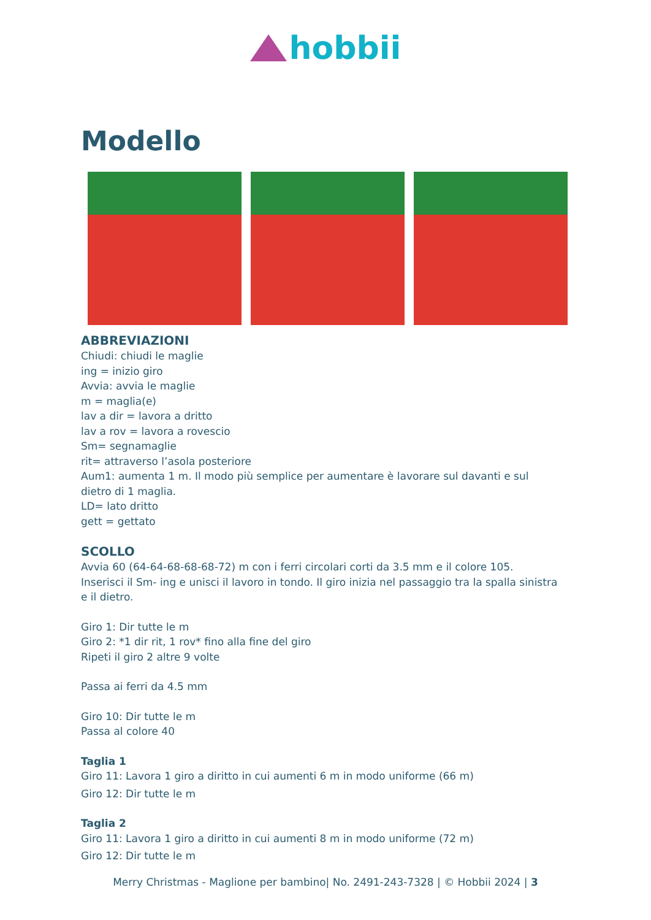hobbii
Modello
ABBREVIAZIONI
Chiudi: chiudi le maglie
ing = inizio giro
Avvia: avvia le maglie
m = maglia(e)
lav a dir = lavora a dritto
lav a rov = lavora a rovescio
Sm= segnamaglie
rit= attraverso l’asola posteriore
Aum1: aumenta 1 m. Il modo più semplice per aumentare è lavorare sul davanti e sul dietro di 1 maglia.
LD= lato dritto
gett = gettato
SCOLLO
Avvia 60 (64-64-68-68-68-72) m con i ferri circolari corti da 3.5 mm e il colore 105.
Inserisci il Sm- ing e unisci il lavoro in tondo. Il giro inizia nel passaggio tra la spalla sinistra e il dietro.
Giro 1: Dir tutte le m
Giro 2: *1 dir rit, 1 rov* fino alla fine del giro
Ripeti il giro 2 altre 9 volte
Passa ai ferri da 4.5 mm
Giro 10: Dir tutte le m
Passa al colore 40
Taglia 1
Giro 11: Lavora 1 giro a diritto in cui aumenti 6 m in modo uniforme (66 m)
Giro 12: Dir tutte le m
Taglia 2
Giro 11: Lavora 1 giro a diritto in cui aumenti 8 m in modo uniforme (72 m)
Giro 12: Dir tutte le m
Merry Christmas - Maglione per bambino| No. 2491-243-7328 | © Hobbii 2024 | 3